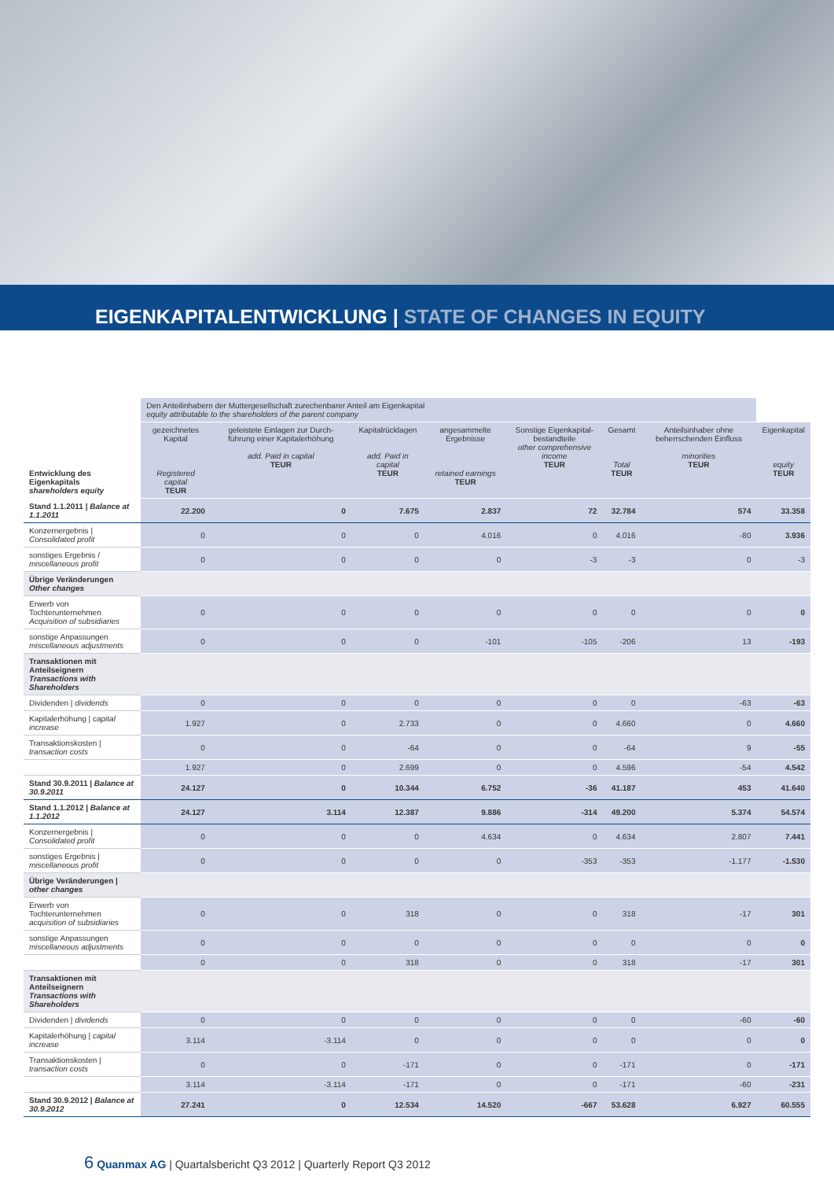EIGENKAPITALENTWICKLUNG | STATE OF CHANGES IN EQUITY
| | Den Anteilinhabern der Muttergesellschaft zurechenbarer Anteil am Eigenkapital equity attributable to the shareholders of the parent company | | | | | | | |
| --- | --- | --- | --- | --- | --- | --- | --- | --- |
| Entwicklung des Eigenkapitals shareholders equity | gezeichnetes Kapital Registered capital TEUR | geleistete Einlagen zur Durch-führung einer Kapitalerhöhung add. Paid in capital TEUR | Kapitalrücklagen add. Paid in capital TEUR | angesammelte Ergebnisse retained earnings TEUR | Sonstige Eigenkapital-bestandteile other comprehensive income TEUR | Gesamt Total TEUR | Anteilsinhaber ohne beherrschenden Einfluss minorities TEUR | Eigenkapital equity TEUR |
| Stand 1.1.2011 / Balance at 1.1.2011 | 22.200 | 0 | 7.675 | 2.837 | 72 | 32.784 | 574 | 33.358 |
| Konzernergebnis / Consolidated profit | 0 | 0 | 0 | 4.016 | 0 | 4.016 | -80 | 3.936 |
| sonstiges Ergebnis / miscellaneous profit | 0 | 0 | 0 | 0 | -3 | -3 | 0 | -3 |
| Übrige Veränderungen Other changes | | | | | | | | |
| Erwerb von Tochterunternehmen Acquisition of subsidiaries | 0 | 0 | 0 | 0 | 0 | 0 | 0 | 0 |
| sonstige Anpassungen miscellaneous adjustments | 0 | 0 | 0 | -101 | -105 | -206 | 13 | -193 |
| Transaktionen mit Anteilseignern Transactions with Shareholders | | | | | | | | |
| Dividenden / dividends | 0 | 0 | 0 | 0 | 0 | 0 | -63 | -63 |
| Kapitalerhöhung / capital increase | 1.927 | 0 | 2.733 | 0 | 0 | 4.660 | 0 | 4.660 |
| Transaktionskosten / transaction costs | 0 | 0 | -64 | 0 | 0 | -64 | 9 | -55 |
| | 1.927 | 0 | 2.699 | 0 | 0 | 4.596 | -54 | 4.542 |
| Stand 30.9.2011 / Balance at 30.9.2011 | 24.127 | 0 | 10.344 | 6.752 | -36 | 41.187 | 453 | 41.640 |
| Stand 1.1.2012 / Balance at 1.1.2012 | 24.127 | 3.114 | 12.387 | 9.886 | -314 | 49.200 | 5.374 | 54.574 |
| Konzernergebnis / Consolidated profit | 0 | 0 | 0 | 4.634 | 0 | 4.634 | 2.807 | 7.441 |
| sonstiges Ergebnis / miscellaneous profit | 0 | 0 | 0 | 0 | -353 | -353 | -1.177 | -1.530 |
| Übrige Veränderungen / other changes | | | | | | | | |
| Erwerb von Tochterunternehmen acquisition of subsidiaries | 0 | 0 | 318 | 0 | 0 | 318 | -17 | 301 |
| sonstige Anpassungen miscellaneous adjustments | 0 | 0 | 0 | 0 | 0 | 0 | 0 | 0 |
| | 0 | 0 | 318 | 0 | 0 | 318 | -17 | 301 |
| Transaktionen mit Anteilseignern Transactions with Shareholders | | | | | | | | |
| Dividenden / dividends | 0 | 0 | 0 | 0 | 0 | 0 | -60 | -60 |
| Kapitalerhöhung / capital increase | 3.114 | -3.114 | 0 | 0 | 0 | 0 | 0 | 0 |
| Transaktionskosten / transaction costs | 0 | 0 | -171 | 0 | 0 | -171 | 0 | -171 |
| | 3.114 | -3.114 | -171 | 0 | 0 | -171 | -60 | -231 |
| Stand 30.9.2012 / Balance at 30.9.2012 | 27.241 | 0 | 12.534 | 14.520 | -667 | 53.628 | 6.927 | 60.555 |
6 Quanmax AG | Quartalsbericht Q3 2012 | Quarterly Report Q3 2012